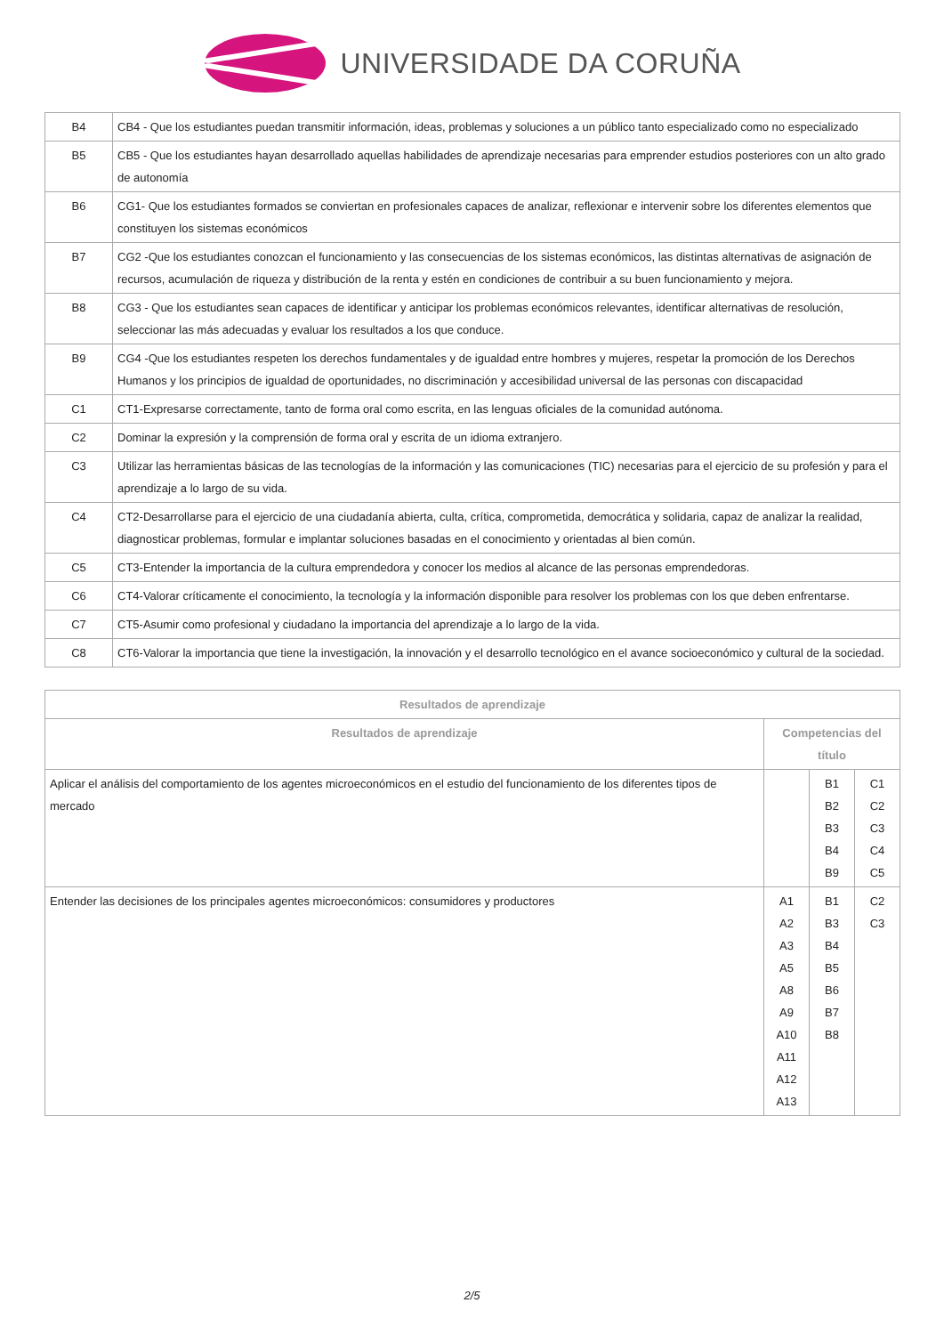UNIVERSIDADE DA CORUÑA
| B4 | CB4 - Que los estudiantes puedan transmitir información, ideas, problemas y soluciones a un público tanto especializado como no especializado |
| B5 | CB5 - Que los estudiantes hayan desarrollado aquellas habilidades de aprendizaje necesarias para emprender estudios posteriores con un alto grado de autonomía |
| B6 | CG1- Que los estudiantes formados se conviertan en profesionales capaces de analizar, reflexionar e intervenir sobre los diferentes elementos que constituyen los sistemas económicos |
| B7 | CG2 -Que los estudiantes conozcan el funcionamiento y las consecuencias de los sistemas económicos, las distintas alternativas de asignación de recursos, acumulación de riqueza y distribución de la renta y estén en condiciones de contribuir a su buen funcionamiento y mejora. |
| B8 | CG3 - Que los estudiantes sean capaces de identificar y anticipar los problemas económicos relevantes, identificar alternativas de resolución, seleccionar las más adecuadas y evaluar los resultados a los que conduce. |
| B9 | CG4 -Que los estudiantes respeten los derechos fundamentales y de igualdad entre hombres y mujeres, respetar la promoción de los Derechos Humanos y los principios de igualdad de oportunidades, no discriminación y accesibilidad universal de las personas con discapacidad |
| C1 | CT1-Expresarse correctamente, tanto de forma oral como escrita, en las lenguas oficiales de la comunidad autónoma. |
| C2 | Dominar la expresión y la comprensión de forma oral y escrita de un idioma extranjero. |
| C3 | Utilizar las herramientas básicas de las tecnologías de la información y las comunicaciones (TIC) necesarias para el ejercicio de su profesión y para el aprendizaje a lo largo de su vida. |
| C4 | CT2-Desarrollarse para el ejercicio de una ciudadanía abierta, culta, crítica, comprometida, democrática y solidaria, capaz de analizar la realidad, diagnosticar problemas, formular e implantar soluciones basadas en el conocimiento y orientadas al bien común. |
| C5 | CT3-Entender la importancia de la cultura emprendedora y conocer los medios al alcance de las personas emprendedoras. |
| C6 | CT4-Valorar críticamente el conocimiento, la tecnología y la información disponible para resolver los problemas con los que deben enfrentarse. |
| C7 | CT5-Asumir como profesional y ciudadano la importancia del aprendizaje a lo largo de la vida. |
| C8 | CT6-Valorar la importancia que tiene la investigación, la innovación y el desarrollo tecnológico en el avance socioeconómico y cultural de la sociedad. |
| Resultados de aprendizaje | | | |
| --- | --- | --- | --- |
| Resultados de aprendizaje | Competencias del título | | |
| Aplicar el análisis del comportamiento de los agentes microeconómicos en el estudio del funcionamiento de los diferentes tipos de mercado | | B1 B2 B3 B4 B9 | C1 C2 C3 C4 C5 |
| Entender las decisiones de los principales agentes microeconómicos: consumidores y productores | A1 A2 A3 A5 A8 A9 A10 A11 A12 A13 | B1 B3 B4 B5 B6 B7 B8 | C2 C3 |
2/5